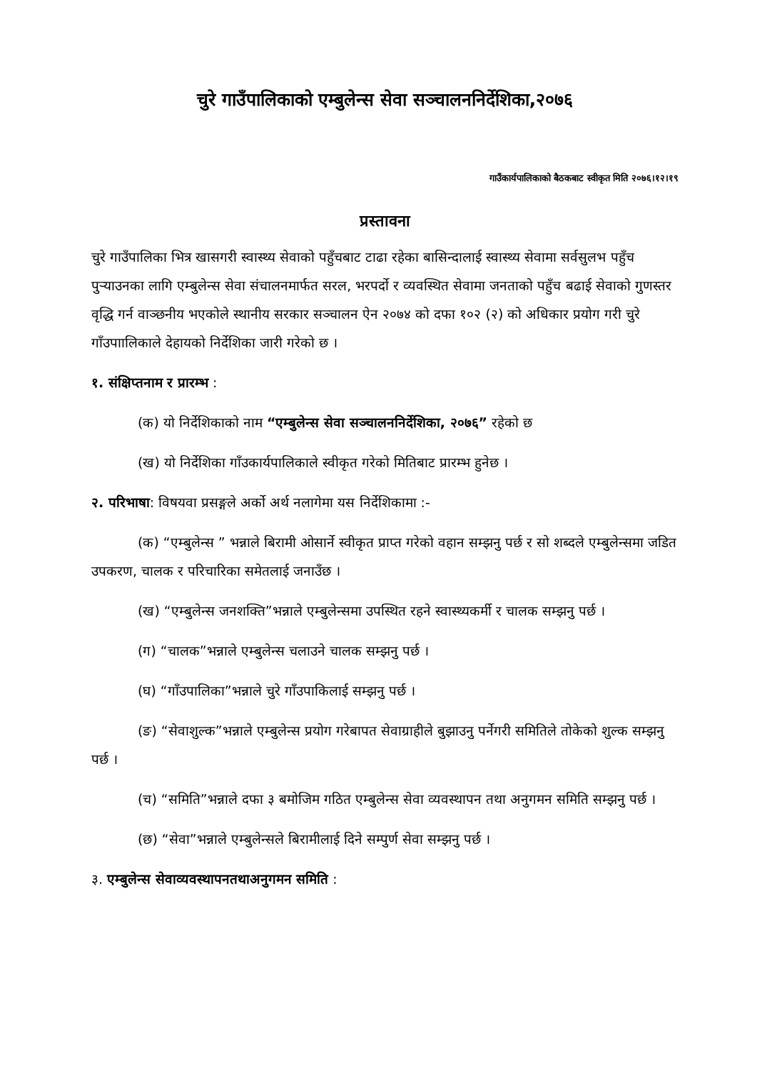चुरे गाउँपालिकाको एम्बुलेन्स सेवा सञ्चालननिर्देशिका,२०७६
गाउँकार्यपालिकाको बैठकबाट स्वीकृत मिति २०७६।१२।१९
प्रस्तावना
चुरे गाउँपालिका भित्र खासगरी स्वास्थ्य सेवाको पहुँचबाट टाढा रहेका बासिन्दालाई स्वास्थ्य सेवामा सर्वसुलभ पहुँच पुर्‍याउनका लागि एम्बुलेन्स सेवा संचालनमार्फत सरल, भरपर्दो र व्यवस्थित सेवामा जनताको पहुँच बढाई सेवाको गुणस्तर वृद्धि गर्न वाञ्छनीय भएकोले स्थानीय सरकार सञ्चालन ऐन २०७४ को दफा १०२ (२) को अधिकार प्रयोग गरी चुरे गाँउपाालिकाले देहायको निर्देशिका जारी गरेको छ ।
१. संक्षिप्तनाम र प्रारम्भ :
(क) यो निर्देशिकाको नाम “एम्बुलेन्स सेवा सञ्चालननिर्देशिका, २०७६” रहेको छ
(ख) यो निर्देशिका गाँउकार्यपालिकाले स्वीकृत गरेको मितिबाट प्रारम्भ हुनेछ ।
२. परिभाषा: विषयवा प्रसङ्गले अर्को अर्थ नलागेमा यस निर्देशिकामा :-
(क) “एम्बुलेन्स ” भन्नाले बिरामी ओसार्ने स्वीकृत प्राप्त गरेको वहान सम्झनु पर्छ र सो शब्दले एम्बुलेन्समा जडित उपकरण, चालक र परिचारिका समेतलाई जनाउँछ ।
(ख) “एम्बुलेन्स जनशक्ति”भन्नाले एम्बुलेन्समा उपस्थित रहने स्वास्थ्यकर्मी र चालक सम्झनु पर्छ ।
(ग) “चालक”भन्नाले एम्बुलेन्स चलाउने चालक सम्झनु पर्छ ।
(घ) “गाँउपालिका”भन्नाले चुरे गाँउपाकिलाई सम्झनु पर्छ ।
(ङ) “सेवाशुल्क”भन्नाले एम्बुलेन्स प्रयोग गरेबापत सेवाग्राहीले बुझाउनु पर्नेगरी समितिले तोकेको शुल्क सम्झनु पर्छ ।
(च) “समिति”भन्नाले दफा ३ बमोजिम गठित एम्बुलेन्स सेवा व्यवस्थापन तथा अनुगमन समिति सम्झनु पर्छ ।
(छ) “सेवा”भन्नाले एम्बुलेन्सले बिरामीलाई दिने सम्पुर्ण सेवा सम्झनु पर्छ ।
३. एम्बुलेन्स सेवाव्यवस्थापनतथाअनुगमन समिति :